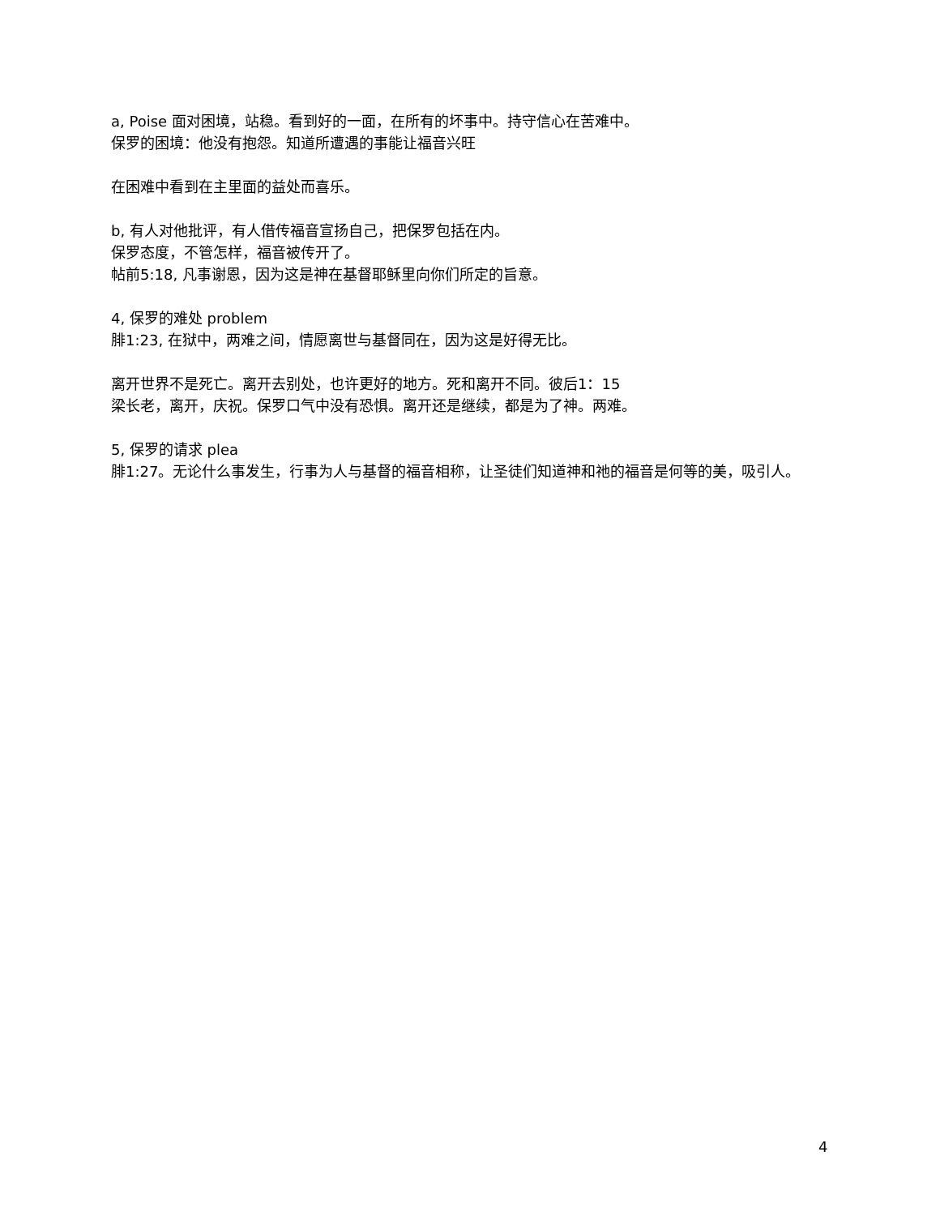a, Poise 面对困境，站稳。看到好的一面，在所有的坏事中。持守信心在苦难中。
保罗的困境：他没有抱怨。知道所遭遇的事能让福音兴旺
在困难中看到在主里面的益处而喜乐。
b, 有人对他批评，有人借传福音宣扬自己，把保罗包括在内。
保罗态度，不管怎样，福音被传开了。
帖前5:18, 凡事谢恩，因为这是神在基督耶稣里向你们所定的旨意。
4, 保罗的难处 problem
腓1:23, 在狱中，两难之间，情愿离世与基督同在，因为这是好得无比。
离开世界不是死亡。离开去别处，也许更好的地方。死和离开不同。彼后1：15
梁长老，离开，庆祝。保罗口气中没有恐惧。离开还是继续，都是为了神。两难。
5, 保罗的请求 plea
腓1:27。无论什么事发生，行事为人与基督的福音相称，让圣徒们知道神和祂的福音是何等的美，吸引人。
4